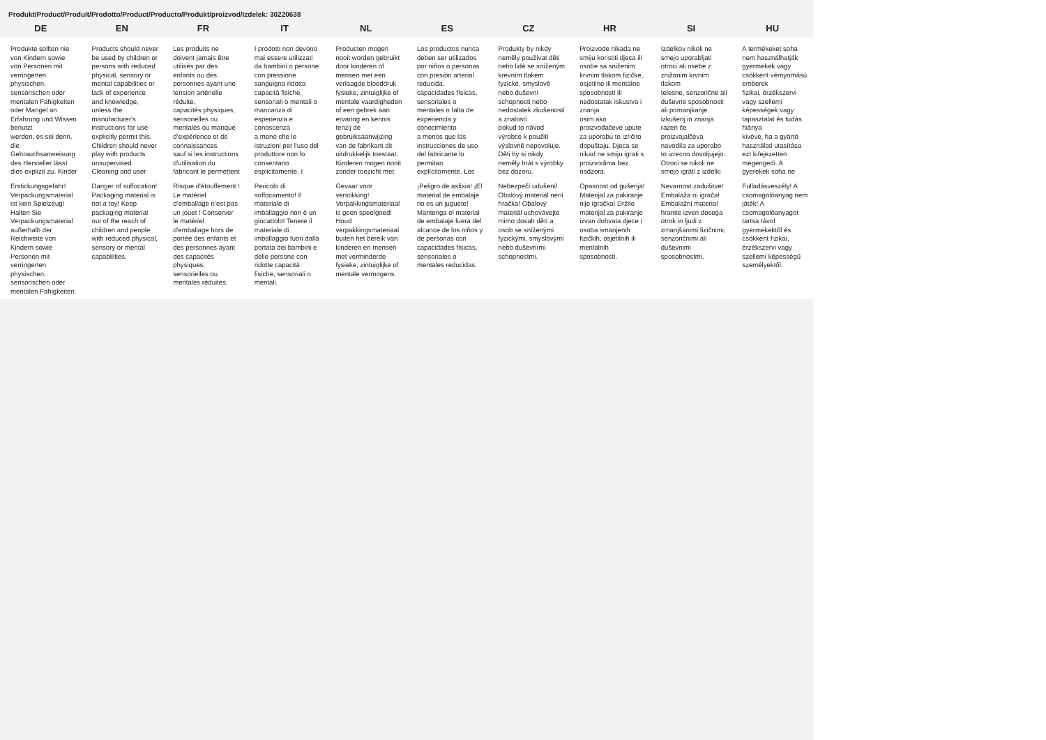Produkt/Product/Produit/Prodotto/Product/Producto/Produkt/proizvod/Izdelek: 30220638
| DE | EN | FR | IT | NL | ES | CZ | HR | SI | HU |
| --- | --- | --- | --- | --- | --- | --- | --- | --- | --- |
| Produkte sollten nie von Kindern sowie von Personen mit verringerten physischen, sensorischen oder mentalen Fähigkeiten oder Mangel an Erfahrung und Wissen benutzt werden, es sei denn, die Gebrauchsanweisung des Hersteller lässt dies explizit zu. Kinder | Products should never be used by children or persons with reduced physical, sensory or mental capabilities or lack of experience and knowledge, unless the manufacturer's instructions for use explicitly permit this. Children should never play with products unsupervised. Cleaning and user | Les produits ne doivent jamais être utilisés par des enfants ou des personnes ayant une tension artérielle réduite. capacités physiques, sensorielles ou mentales ou manque d’expérience et de connaissances sauf si les instructions d'utilisation du fabricant le permettent | I prodotti non devono mai essere utilizzati da bambini o persone con pressione sanguigna ridotta capacità fisiche, sensoriali o mentali o mancanza di esperienza e conoscenza a meno che le istruzioni per l'uso del produttore non lo consentano esplicitamente. I | Producten mogen nooit worden gebruikt door kinderen of mensen met een verlaagde bloeddruk fysieke, zintuiglijke of mentale vaardigheden of een gebrek aan ervaring en kennis tenzij de gebruiksaanwijzing van de fabrikant dit uitdrukkelijk toestaat. Kinderen mogen nooit zonder toezicht met | Los productos nunca deben ser utilizados por niños o personas con presión arterial reducida. capacidades físicas, sensoriales o mentales o falta de experiencia y conocimiento a menos que las instrucciones de uso del fabricante lo permitan explícitamente. Los | Produkty by nikdy neměly používat děti nebo lidé se sníženým krevním tlakem fyzické, smyslové nebo duševní schopnosti nebo nedostatek zkušeností a znalostí pokud to návod výrobce k použití výslovně nepovoluje. Děti by si nikdy neměly hrát s výrobky bez dozoru. | Proizvode nikada ne smiju koristiti djeca ili osobe sa sniženim krvnim tlakom fizičke, osjetilne ili mentalne sposobnosti ili nedostatak iskustva i znanja osim ako proizvođačeve upute za uporabu to izričito dopuštaju. Djeca se nikad ne smiju igrati s proizvodima bez nadzora. | Izdelkov nikoli ne smejo uporabljati otroci ali osebe z znižanim krvnim tlakom telesne, senzorične ali duševne sposobnosti ali pomanjkanje izkušenj in znanja razen če proizvajalčeva navodila za uporabo to izrecno dovoljujejo. Otroci se nikoli ne smejo igrati z izdelki | A termékeket soha nem használhatják gyermekek vagy csökkent vérnyomású emberek fizikai, érzékszervi vagy szellemi képességek vagy tapasztalat és tudás hiánya kivéve, ha a gyártó használati utasítása ezt kifejezetten megengedi. A gyerekek soha ne |
| Erstickungsgefahr! Verpackungsmaterial ist kein Spielzeug! Halten Sie Verpackungsmaterial außerhalb der Reichweite von Kindern sowie Personen mit verringerten physischen, sensorischen oder mentalen Fähigkeiten. | Danger of suffocation! Packaging material is not a toy! Keep packaging material out of the reach of children and people with reduced physical, sensory or mental capabilities. | Risque d'étouffement ! Le matériel d’emballage n’est pas un jouet ! Conserver le matériel d'emballage hors de portée des enfants et des personnes ayant des capacités physiques, sensorielles ou mentales réduites. | Pericolo di soffocamento! Il materiale di imballaggio non è un giocattolo! Tenere il materiale di imballaggio fuori dalla portata dei bambini e delle persone con ridotte capacità fisiche, sensoriali o mentali. | Gevaar voor verstikking! Verpakkingsmateriaal is geen speelgoed! Houd verpakkingsmateriaal buiten het bereik van kinderen en mensen met verminderde fysieke, zintuiglijke of mentale vermogens. | ¡Peligro de asfixia! ¡El material de embalaje no es un juguete! Mantenga el material de embalaje fuera del alcance de los niños y de personas con capacidades físicas, sensoriales o mentales reducidas. | Nebezpečí udušení! Obalový materiál není hračka! Obalový materiál uchovávejte mimo dosah dětí a osob se sníženými fyzickými, smyslovými nebo duševními schopnostmi. | Opasnost od gušenja! Materijal za pakiranje nije igračka! Držite materijal za pakiranje izvan dohvata djece i osoba smanjenih fizičkih, osjetilnih ili mentalnih sposobnosti. | Nevarnost zadušitve! Embalaža ni igrača! Embalažni material hranite izven dosega otrok in ljudi z zmanjšanimi fizičnimi, senzoričnimi ali duševnimi sposobnostmi. | Fulladásveszély! A csomagolóanyag nem játék! A csomagolóanyagot tartsa távol gyermekektől és csökkent fizikai, érzékszervi vagy szellemi képességű személyektől. |